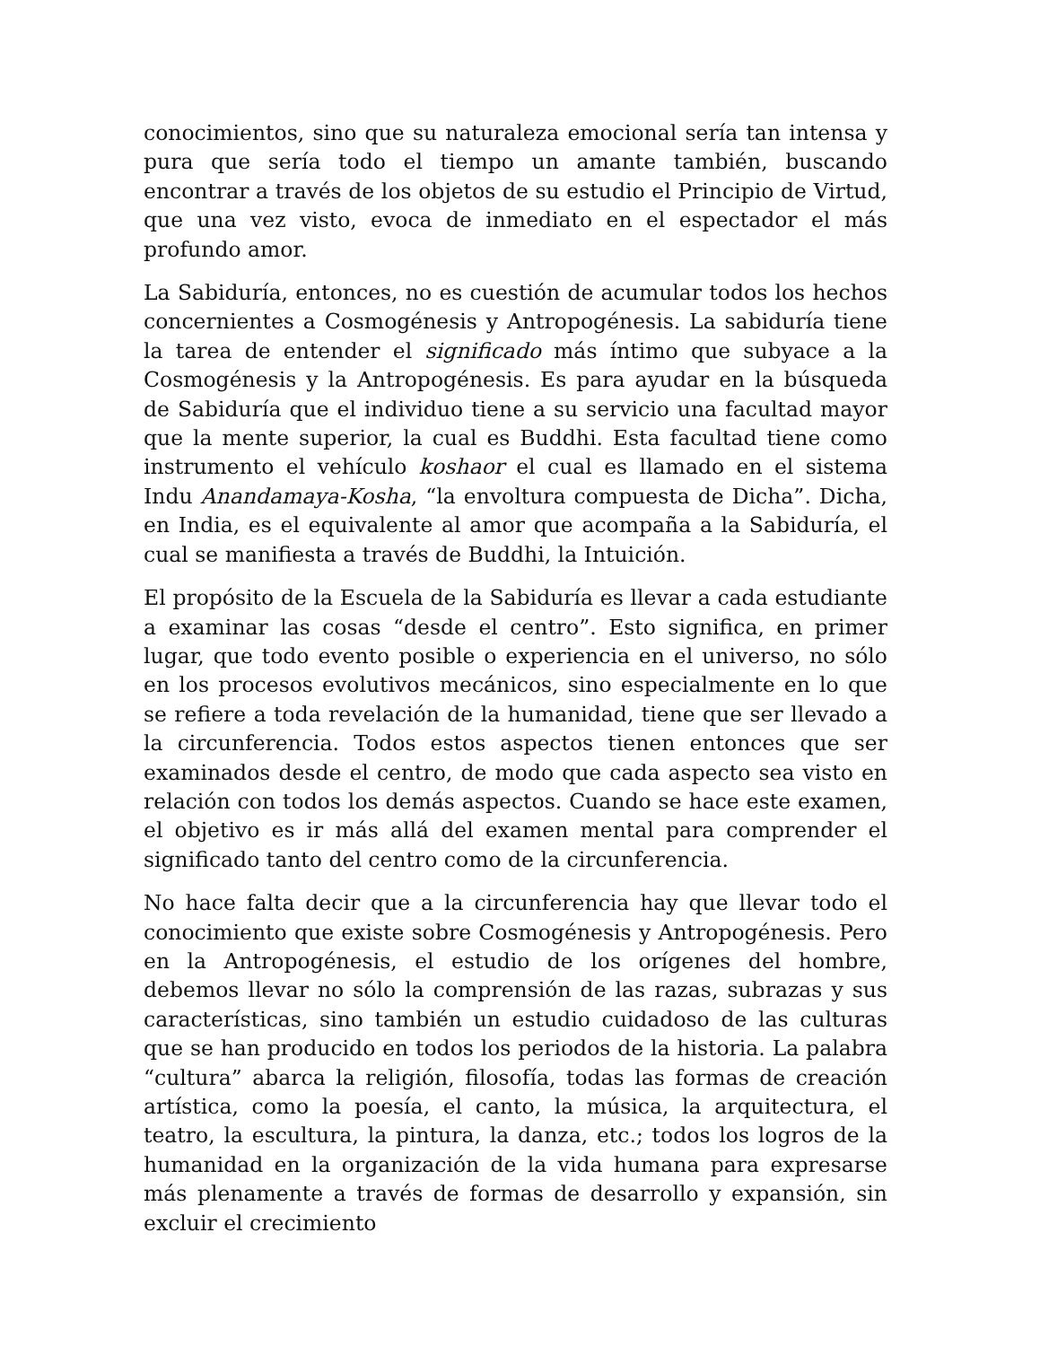conocimientos, sino que su naturaleza emocional sería tan intensa y pura que sería todo el tiempo un amante también, buscando encontrar a través de los objetos de su estudio el Principio de Virtud, que una vez visto, evoca de inmediato en el espectador el más profundo amor.
La Sabiduría, entonces, no es cuestión de acumular todos los hechos concernientes a Cosmogénesis y Antropogénesis. La sabiduría tiene la tarea de entender el significado más íntimo que subyace a la Cosmogénesis y la Antropogénesis. Es para ayudar en la búsqueda de Sabiduría que el individuo tiene a su servicio una facultad mayor que la mente superior, la cual es Buddhi. Esta facultad tiene como instrumento el vehículo koshaor el cual es llamado en el sistema Indu Anandamaya-Kosha, “la envoltura compuesta de Dicha”. Dicha, en India, es el equivalente al amor que acompaña a la Sabiduría, el cual se manifiesta a través de Buddhi, la Intuición.
El propósito de la Escuela de la Sabiduría es llevar a cada estudiante a examinar las cosas “desde el centro”. Esto significa, en primer lugar, que todo evento posible o experiencia en el universo, no sólo en los procesos evolutivos mecánicos, sino especialmente en lo que se refiere a toda revelación de la humanidad, tiene que ser llevado a la circunferencia. Todos estos aspectos tienen entonces que ser examinados desde el centro, de modo que cada aspecto sea visto en relación con todos los demás aspectos. Cuando se hace este examen, el objetivo es ir más allá del examen mental para comprender el significado tanto del centro como de la circunferencia.
No hace falta decir que a la circunferencia hay que llevar todo el conocimiento que existe sobre Cosmogénesis y Antropogénesis. Pero en la Antropogénesis, el estudio de los orígenes del hombre, debemos llevar no sólo la comprensión de las razas, subrazas y sus características, sino también un estudio cuidadoso de las culturas que se han producido en todos los periodos de la historia. La palabra “cultura” abarca la religión, filosofía, todas las formas de creación artística, como la poesía, el canto, la música, la arquitectura, el teatro, la escultura, la pintura, la danza, etc.; todos los logros de la humanidad en la organización de la vida humana para expresarse más plenamente a través de formas de desarrollo y expansión, sin excluir el crecimiento